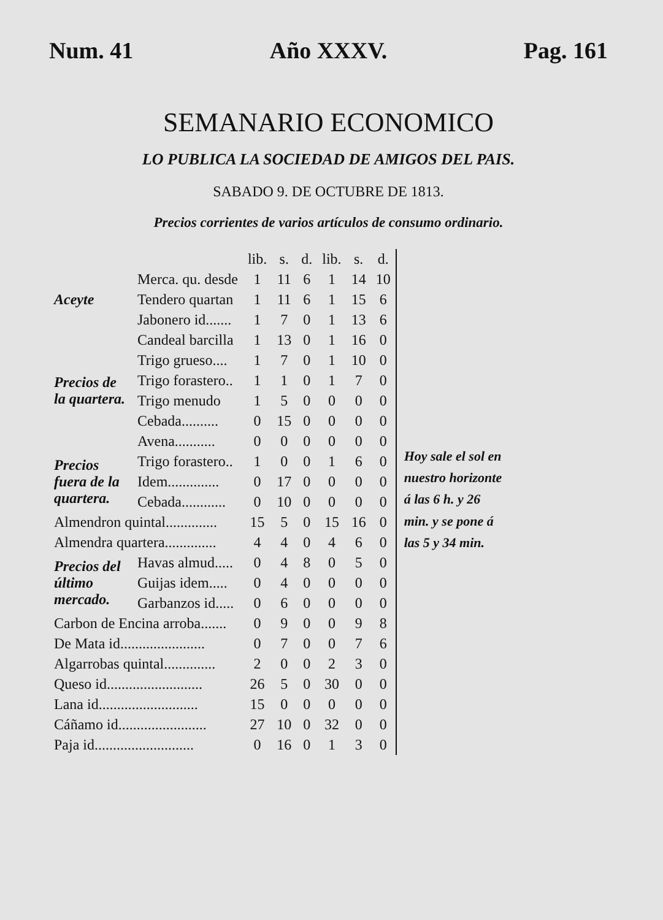Num. 41 Año XXXV. Pag. 161
SEMANARIO ECONOMICO
LO PUBLICA LA SOCIEDAD DE AMIGOS DEL PAIS.
SABADO 9. DE OCTUBRE DE 1813.
Precios corrientes de varios artículos de consumo ordinario.
| | | lib. | s. | d. | lib. | s. | d. |
| --- | --- | --- | --- | --- | --- | --- | --- |
| Aceyte | Merca. qu. desde | 1 | 11 | 6 | 1 | 14 | 10 |
| | Tendero quartan | 1 | 11 | 6 | 1 | 15 | 6 |
| | Jabonero id....... | 1 | 7 | 0 | 1 | 13 | 6 |
| Precios de la quartera. | Candeal barcilla | 1 | 13 | 0 | 1 | 16 | 0 |
| | Trigo grueso.... | 1 | 7 | 0 | 1 | 10 | 0 |
| | Trigo forastero.. | 1 | 1 | 0 | 1 | 7 | 0 |
| | Trigo menudo | 1 | 5 | 0 | 0 | 0 | 0 |
| | Cebada.......... | 0 | 15 | 0 | 0 | 0 | 0 |
| | Avena........... | 0 | 0 | 0 | 0 | 0 | 0 |
| Precios fuera de la quartera. | Trigo forastero.. | 1 | 0 | 0 | 1 | 6 | 0 |
| | Idem.............. | 0 | 17 | 0 | 0 | 0 | 0 |
| | Cebada............ | 0 | 10 | 0 | 0 | 0 | 0 |
| Almendron quintal.............. | | 15 | 5 | 0 | 15 | 16 | 0 |
| Almendra quartera.............. | | 4 | 4 | 0 | 4 | 6 | 0 |
| Precios del último mercado. | Havas almud..... | 0 | 4 | 8 | 0 | 5 | 0 |
| | Guijas idem..... | 0 | 4 | 0 | 0 | 0 | 0 |
| | Garbanzos id..... | 0 | 6 | 0 | 0 | 0 | 0 |
| Carbon de Encina arroba....... | | 0 | 9 | 0 | 0 | 9 | 8 |
| De Mata id....................... | | 0 | 7 | 0 | 0 | 7 | 6 |
| Algarrobas quintal.............. | | 2 | 0 | 0 | 2 | 3 | 0 |
| Queso id.......................... | | 26 | 5 | 0 | 30 | 0 | 0 |
| Lana id........................... | | 15 | 0 | 0 | 0 | 0 | 0 |
| Cáñamo id........................ | | 27 | 10 | 0 | 32 | 0 | 0 |
| Paja id........................... | | 0 | 16 | 0 | 1 | 3 | 0 |
Hoy sale el sol en nuestro horizonte á las 6 h. y 26 min. y se pone á las 5 y 34 min.